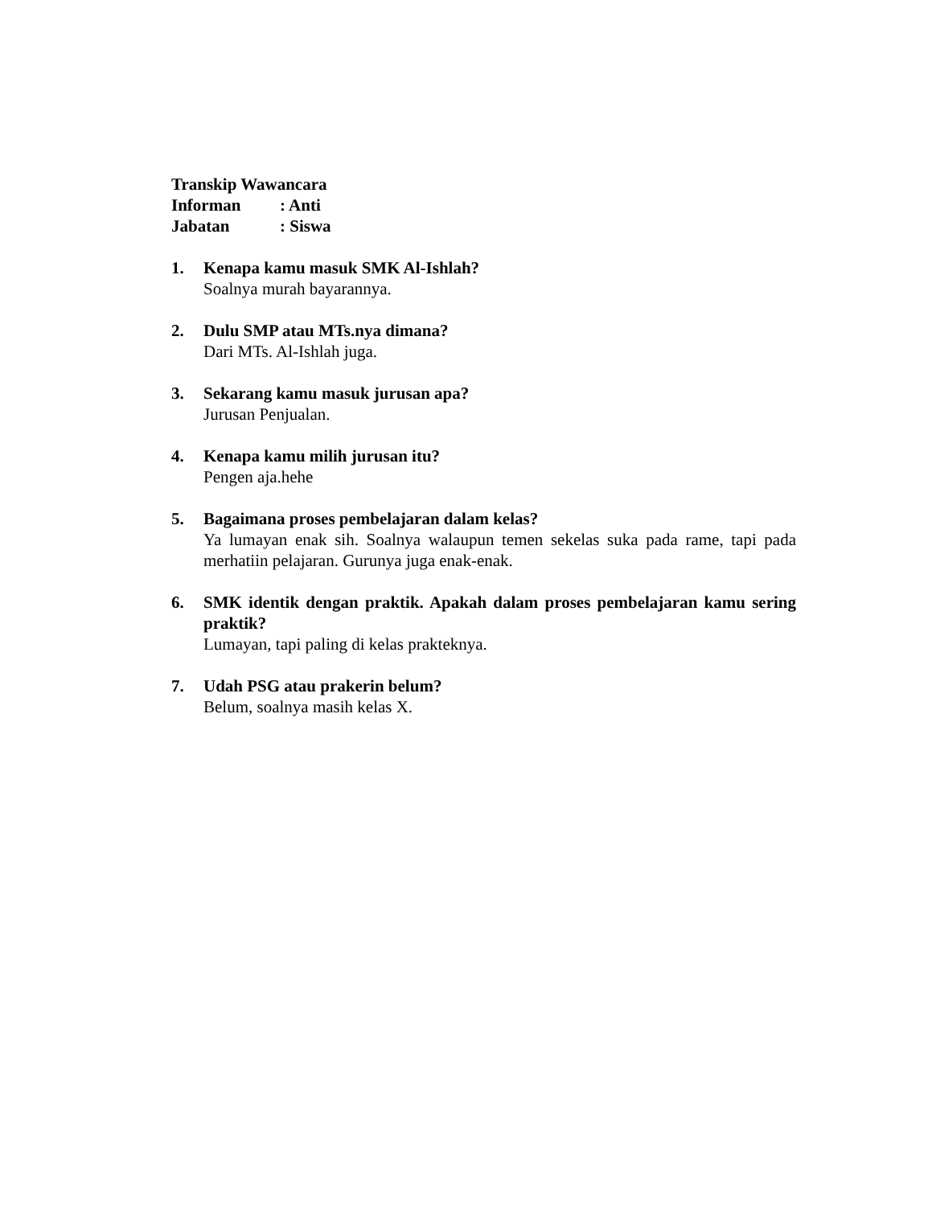Transkip Wawancara
Informan: Anti
Jabatan: Siswa
1. Kenapa kamu masuk SMK Al-Ishlah?
Soalnya murah bayarannya.
2. Dulu SMP atau MTs.nya dimana?
Dari MTs. Al-Ishlah juga.
3. Sekarang kamu masuk jurusan apa?
Jurusan Penjualan.
4. Kenapa kamu milih jurusan itu?
Pengen aja.hehe
5. Bagaimana proses pembelajaran dalam kelas?
Ya lumayan enak sih. Soalnya walaupun temen sekelas suka pada rame, tapi pada merhatiin pelajaran. Gurunya juga enak-enak.
6. SMK identik dengan praktik. Apakah dalam proses pembelajaran kamu sering praktik?
Lumayan, tapi paling di kelas prakteknya.
7. Udah PSG atau prakerin belum?
Belum, soalnya masih kelas X.